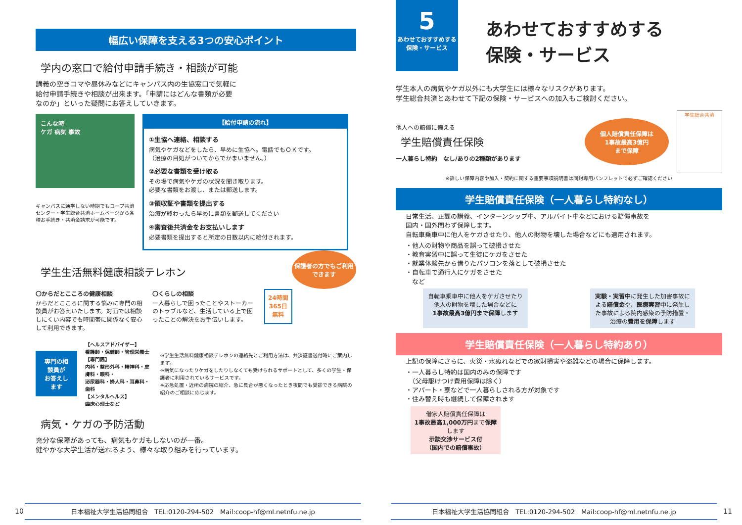幅広い保障を支える3つの安心ポイント
学内の窓口で給付申請手続き・相談が可能
講義の空きコマや昼休みなどにキャンパス内の生協窓口で気軽に
給付申請手続きや相談が出来ます。「申請にはどんな書類が必要
なのか」といった疑問にお答えしていきます。
こんな時
ケガ 病気 事故
キャンパスに通学しない時期でもコープ共済センター・学生総合共済ホームページから各種お手続き・共済金請求が可能です。
【給付申請の流れ】
①生協へ連絡、相談する
病気やケガなどをしたら、早めに生協へ。電話でもＯＫです。
（治療の目処がついてからでかまいません。）
②必要な書類を受け取る
その場で病気やケガの状況を聞き取ります。
必要な書類をお渡し、または郵送します。
③領収証や書類を提出する
治療が終わったら早めに書類を郵送してください
④審査後共済金をお支払いします
必要書類を提出すると所定の日数以内に給付されます。
学生生活無料健康相談テレホン
保護者の方でもご利用できます
〇からだとこころの健康相談
からだとこころに関する悩みに専門の相談員がお答えいたします。対面では相談しにくい内容でも時間帯に関係なく安心して利用できます。
〇くらしの相談
一人暮らしで困ったことやストーカーのトラブルなど、生活している上で困ったことの解決をお手伝いします。
24時間
365日
無料
専門の相談員が
お答えします
【ヘルスアドバイザー】
看護師・保健師・管理栄養士
【専門医】
内科・整形外科・精神科・皮膚科・眼科・
泌尿器科・婦人科・耳鼻科・歯科
【メンタルヘルス】
臨床心理士など
※学生生活無料健康相談テレホンの連絡先とご利用方法は、共済証書送付時にご案内します。
※病気になったりケガをしたりしなくても受けられるサポートとして、多くの学生・保護者に利用されているサービスです。
※応急処置・近所の病院の紹介、急に具合が悪くなったとき夜間でも受診できる病院の紹介のご相談に応じます。
病気・ケガの予防活動
充分な保障があっても、病気もケガもしないのが一番。
健やかな大学生活が送れるよう、様々な取り組みを行っています。
10
日本福祉大学生活協同組合　TEL:0120-294-502　Mail:coop-hf@ml.netnfu.ne.jp
5
あわせておすすめする
保険・サービス
あわせておすすめする
保険・サービス
学生本人の病気やケガ以外にも大学生には様々なリスクがあります。
学生総合共済とあわせて下記の保険・サービスへの加入もご検討ください。
他人への賠償に備える
学生賠償責任保険
一人暮らし特約　なし/ありの2種類があります
個人賠償責任保障は
1事故最高3億円
まで保障
学生総合共済
※詳しい保障内容や加入・契約に関する重要事項説明書は同封専用パンフレットで必ずご確認ください
学生賠償責任保険（一人暮らし特約なし）
日常生活、正課の講義、インターンシップ中、アルバイト中などにおける賠償事故を
国内・国外問わず保障します。
自転車乗車中に他人をケガさせたり、他人の財物を壊した場合などにも適用されます。
・他人の財物や商品を誤って破損させた
・教育実習中に誤って生徒にケガをさせた
・就業体験先から借りたパソコンを落として破損させた
・自転車で通行人にケガをさせた
　など
自転車乗車中に他人をケガさせたり他人の財物を壊した場合などに
1事故最高3億円まで保障します
実験・実習中に発生した加害事故による賠償金や、医療実習中に発生した事故による院内感染の予防措置・治療の費用を保障します
学生賠償責任保険（一人暮らし特約あり）
上記の保障にさらに、火災・水ぬれなどでの家財損害や盗難などの場合に保障します。
・一人暮らし特約は国内のみの保障です
　（父母駆けつけ費用保障は除く）
・アパート・寮などで一人暮らしされる方が対象です
・住み替え時も継続して保障されます
借家人賠償責任保障は
1事故最高1,000万円まで保障します
示談交渉サービス付
（国内での賠償事故）
11
日本福祉大学生活協同組合　TEL:0120-294-502　Mail:coop-hf@ml.netnfu.ne.jp